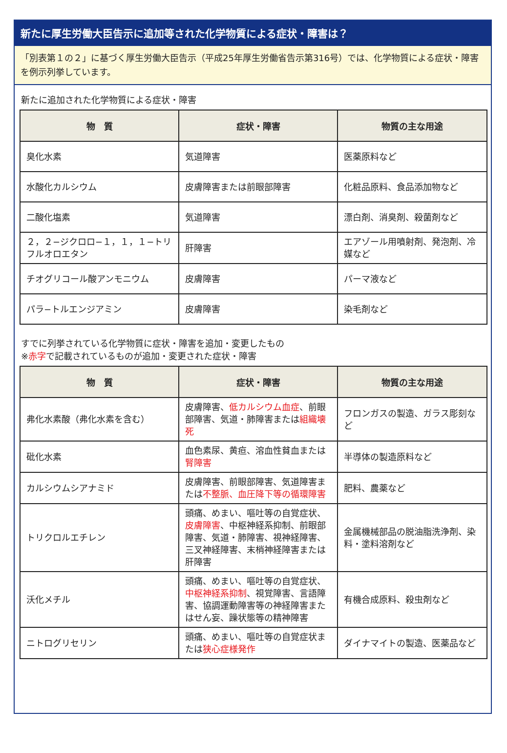新たに厚生労働大臣告示に追加等された化学物質による症状・障害は？
「別表第１の２」に基づく厚生労働大臣告示（平成25年厚生労働省告示第316号）では、化学物質による症状・障害を例示列挙しています。
新たに追加された化学物質による症状・障害
| 物 質 | 症状・障害 | 物質の主な用途 |
| --- | --- | --- |
| 臭化水素 | 気道障害 | 医薬原料など |
| 水酸化カルシウム | 皮膚障害または前眼部障害 | 化粧品原料、食品添加物など |
| 二酸化塩素 | 気道障害 | 漂白剤、消臭剤、殺菌剤など |
| ２，２−ジクロロ−１，１，１−トリフルオロエタン | 肝障害 | エアゾール用噴射剤、発泡剤、冷媒など |
| チオグリコール酸アンモニウム | 皮膚障害 | パーマ液など |
| パラ−トルエンジアミン | 皮膚障害 | 染毛剤など |
すでに列挙されている化学物質に症状・障害を追加・変更したもの
※赤字で記載されているものが追加・変更された症状・障害
| 物 質 | 症状・障害 | 物質の主な用途 |
| --- | --- | --- |
| 弗化水素酸（弗化水素を含む） | 皮膚障害、 低カルシウム血症 、前眼部障害、気道・肺障害または 組織壊死 | フロンガスの製造、ガラス彫刻など |
| 砒化水素 | 血色素尿、黄疸、溶血性貧血または 腎障害 | 半導体の製造原料など |
| カルシウムシアナミド | 皮膚障害、前眼部障害、気道障害または 不整脈、血圧降下等の循環障害 | 肥料、農薬など |
| トリクロルエチレン | 頭痛、めまい、嘔吐等の自覚症状、 皮膚障害 、中枢神経系抑制、前眼部障害、気道・肺障害、視神経障害、三叉神経障害、末梢神経障害または肝障害 | 金属機械部品の脱油脂洗浄剤、染料・塗料溶剤など |
| 沃化メチル | 頭痛、めまい、嘔吐等の自覚症状、 中枢神経系抑制 、視覚障害、言語障害、協調運動障害等の神経障害またはせん妄、躁状態等の精神障害 | 有機合成原料、殺虫剤など |
| ニトログリセリン | 頭痛、めまい、嘔吐等の自覚症状または 狭心症様発作 | ダイナマイトの製造、医薬品など |